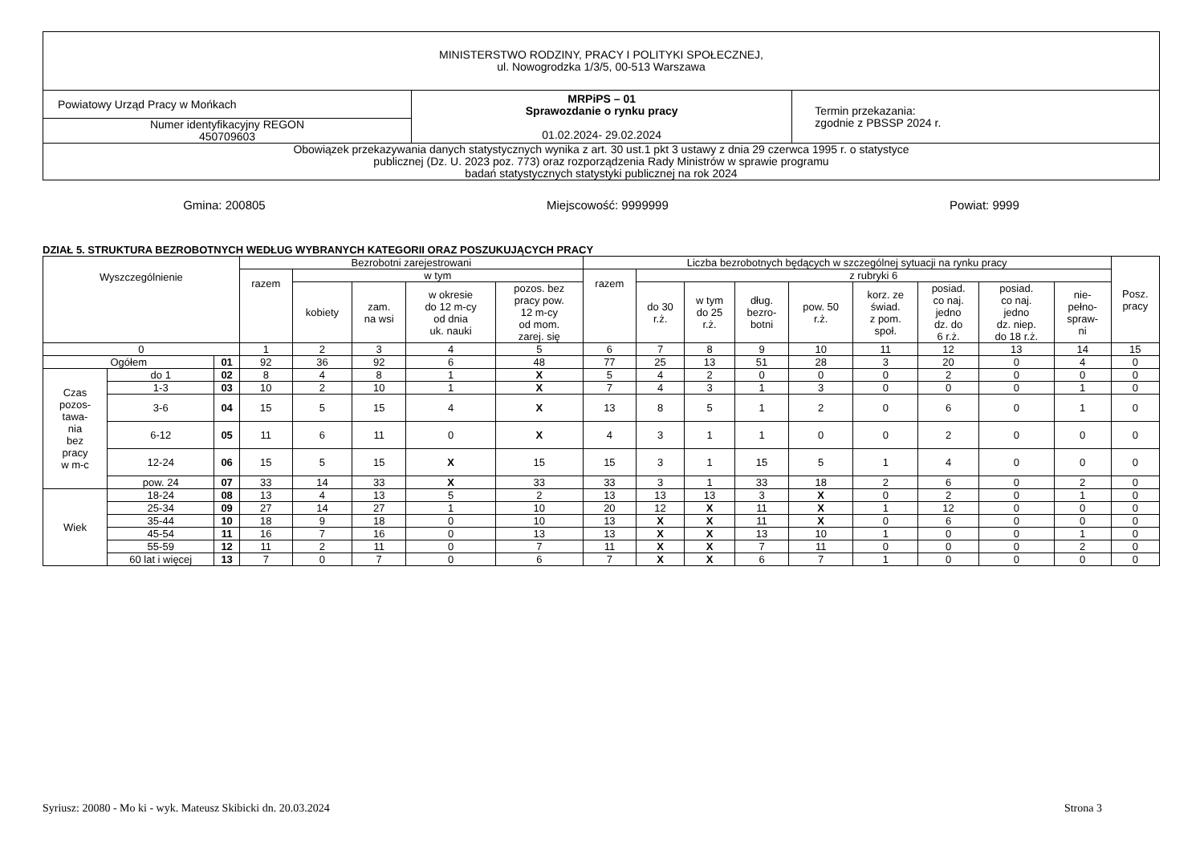| MINISTERSTWO RODZINY, PRACY I POLITYKI SPOŁECZNEJ, ul. Nowogrodzka 1/3/5, 00-513 Warszawa | | |
| Powiatowy Urząd Pracy w Mońkach | MRPiPS – 01 Sprawozdanie o rynku pracy 01.02.2024- 29.02.2024 | Termin przekazania: zgodnie z PBSSP 2024 r. |
| Numer identyfikacyjny REGON 450709603 | | |
| Obowiązek przekazywania danych statystycznych wynika z art. 30 ust.1 pkt 3 ustawy z dnia 29 czerwca 1995 r. o statystyce publicznej (Dz. U. 2023 poz. 773) oraz rozporządzenia Rady Ministrów w sprawie programu badań statystycznych statystyki publicznej na rok 2024 | | |
Gmina: 200805 Miejscowość: 9999999 Powiat: 9999
DZIAŁ 5. STRUKTURA BEZROBOTNYCH WEDŁUG WYBRANYCH KATEGORII ORAZ POSZUKUJĄCYCH PRACY
| Wyszczególnienie | | | Bezrobotni zarejestrowani | | | | | Liczba bezrobotnych będących w szczególnej sytuacji na rynku pracy | | | | | | | | | Posz. pracy |
| --- | --- | --- | --- | --- | --- | --- | --- | --- | --- | --- | --- | --- | --- | --- | --- | --- | --- |
| | | | razem | w tym | | | | razem | z rubryki 6 | | | | | | | | |
| | | | | kobiety | zam. na wsi | w okresie do 12 m-cy od dnia uk. nauki | pozos. bez pracy pow. 12 m-cy od mom. zarej. się | | do 30 r.ż. | w tym do 25 r.ż. | dług. bezro- botni | pow. 50 r.ż. | korz. ze świad. z pom. społ. | posiad. co naj. jedno dz. do 6 r.ż. | posiad. co naj. jedno dz. niep. do 18 r.ż. | nie- pełno- spraw- ni | |
| 0 | | | 1 | 2 | 3 | 4 | 5 | 6 | 7 | 8 | 9 | 10 | 11 | 12 | 13 | 14 | 15 |
| Ogółem | | 01 | 92 | 36 | 92 | 6 | 48 | 77 | 25 | 13 | 51 | 28 | 3 | 20 | 0 | 4 | 0 |
| Czas pozos- tawa- nia bez pracy w m-c | do 1 | 02 | 8 | 4 | 8 | 1 | X | 5 | 4 | 2 | 0 | 0 | 0 | 2 | 0 | 0 | 0 |
| | 1-3 | 03 | 10 | 2 | 10 | 1 | X | 7 | 4 | 3 | 1 | 3 | 0 | 0 | 0 | 1 | 0 |
| | 3-6 | 04 | 15 | 5 | 15 | 4 | X | 13 | 8 | 5 | 1 | 2 | 0 | 6 | 0 | 1 | 0 |
| | 6-12 | 05 | 11 | 6 | 11 | 0 | X | 4 | 3 | 1 | 1 | 0 | 0 | 2 | 0 | 0 | 0 |
| | 12-24 | 06 | 15 | 5 | 15 | X | 15 | 15 | 3 | 1 | 15 | 5 | 1 | 4 | 0 | 0 | 0 |
| | pow. 24 | 07 | 33 | 14 | 33 | X | 33 | 33 | 3 | 1 | 33 | 18 | 2 | 6 | 0 | 2 | 0 |
| Wiek | 18-24 | 08 | 13 | 4 | 13 | 5 | 2 | 13 | 13 | 13 | 3 | X | 0 | 2 | 0 | 1 | 0 |
| | 25-34 | 09 | 27 | 14 | 27 | 1 | 10 | 20 | 12 | X | 11 | X | 1 | 12 | 0 | 0 | 0 |
| | 35-44 | 10 | 18 | 9 | 18 | 0 | 10 | 13 | X | X | 11 | X | 0 | 6 | 0 | 0 | 0 |
| | 45-54 | 11 | 16 | 7 | 16 | 0 | 13 | 13 | X | X | 13 | 10 | 1 | 0 | 0 | 1 | 0 |
| | 55-59 | 12 | 11 | 2 | 11 | 0 | 7 | 11 | X | X | 7 | 11 | 0 | 0 | 0 | 2 | 0 |
| | 60 lat i więcej | 13 | 7 | 0 | 7 | 0 | 6 | 7 | X | X | 6 | 7 | 1 | 0 | 0 | 0 | 0 |
Syriusz: 20080 - Mo ki - wyk. Mateusz Skibicki dn. 20.03.2024 Strona 3